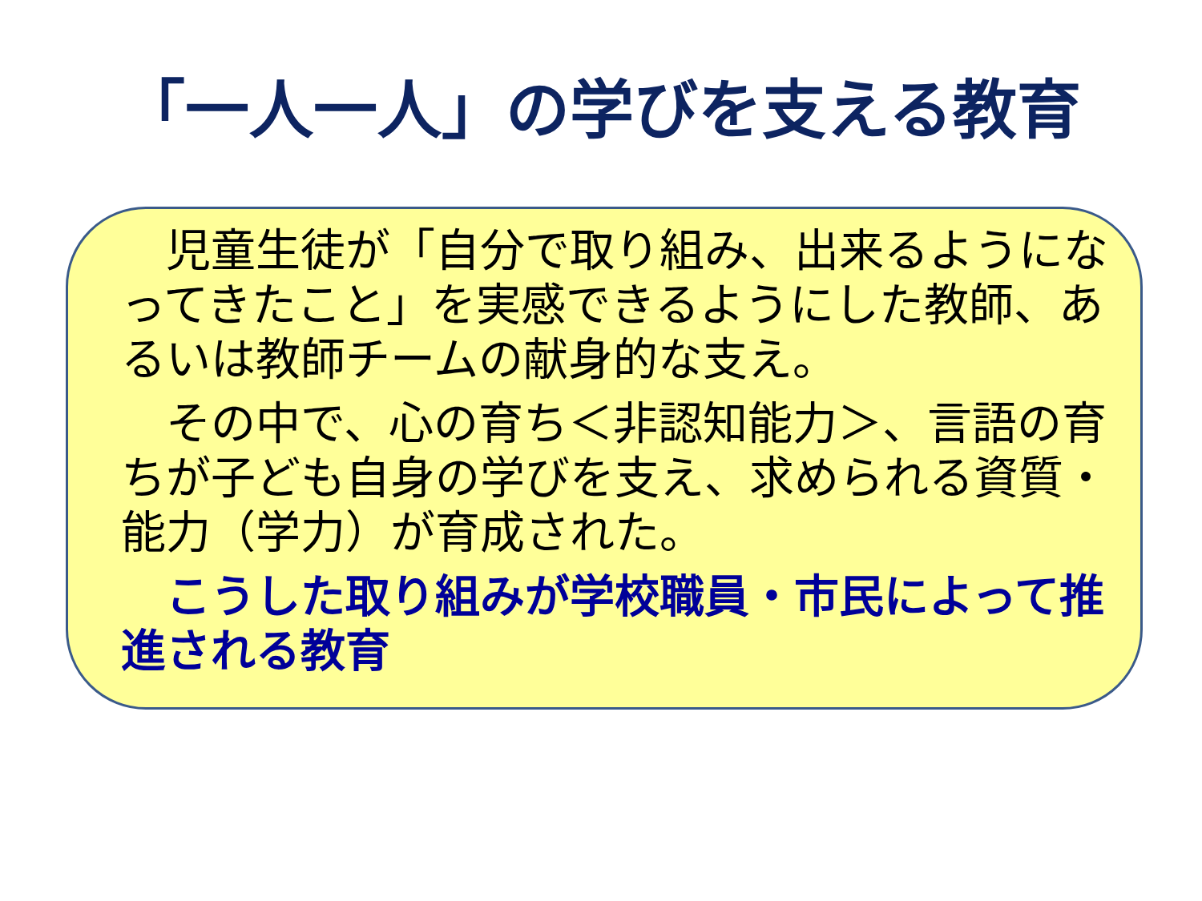「一人一人」の学びを支える教育
　児童生徒が「自分で取り組み、出来るようになってきたこと」を実感できるようにした教師、あるいは教師チームの献身的な支え。
　その中で、心の育ち＜非認知能力＞、言語の育ちが子ども自身の学びを支え、求められる資質・能力（学力）が育成された。
　こうした取り組みが学校職員・市民によって推進される教育